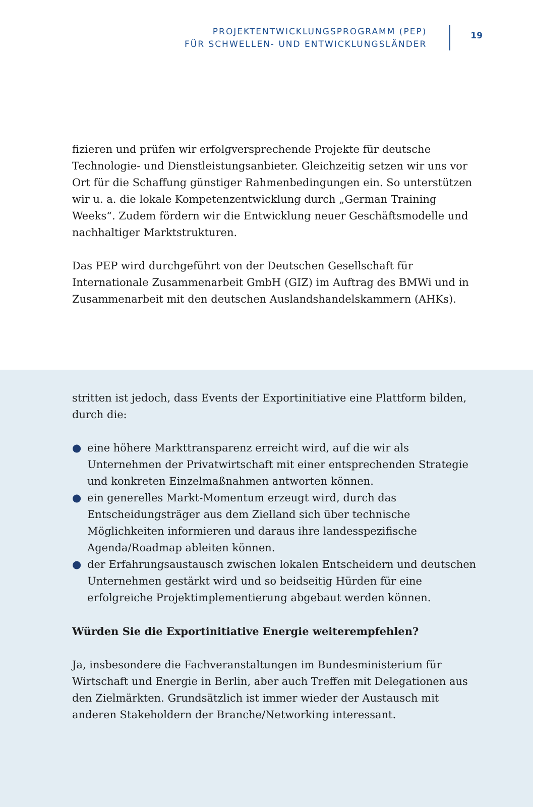PROJEKTENTWICKLUNGSPROGRAMM (PEP)
FÜR SCHWELLEN- UND ENTWICKLUNGSLÄNDER
19
fizieren und prüfen wir erfolgversprechende Projekte für deutsche Technologie- und Dienstleistungsanbieter. Gleichzeitig setzen wir uns vor Ort für die Schaffung günstiger Rahmenbedingungen ein. So unterstützen wir u. a. die lokale Kompetenzentwicklung durch „German Training Weeks“. Zudem fördern wir die Entwicklung neuer Geschäftsmodelle und nachhaltiger Marktstrukturen.
Das PEP wird durchgeführt von der Deutschen Gesellschaft für Internationale Zusammenarbeit GmbH (GIZ) im Auftrag des BMWi und in Zusammenarbeit mit den deutschen Auslandshandelskammern (AHKs).
stritten ist jedoch, dass Events der Exportinitiative eine Plattform bilden, durch die:
● eine höhere Markttransparenz erreicht wird, auf die wir als Unternehmen der Privatwirtschaft mit einer entsprechenden Strategie und konkreten Einzelmaßnahmen antworten können.
● ein generelles Markt-Momentum erzeugt wird, durch das Entscheidungsträger aus dem Zielland sich über technische Möglichkeiten informieren und daraus ihre landesspezifische Agenda/Roadmap ableiten können.
● der Erfahrungsaustausch zwischen lokalen Entscheidern und deutschen Unternehmen gestärkt wird und so beidseitig Hürden für eine erfolgreiche Projektimplementierung abgebaut werden können.
Würden Sie die Exportinitiative Energie weiterempfehlen?
Ja, insbesondere die Fachveranstaltungen im Bundesministerium für Wirtschaft und Energie in Berlin, aber auch Treffen mit Delegationen aus den Zielmärkten. Grundsätzlich ist immer wieder der Austausch mit anderen Stakeholdern der Branche/Networking interessant.